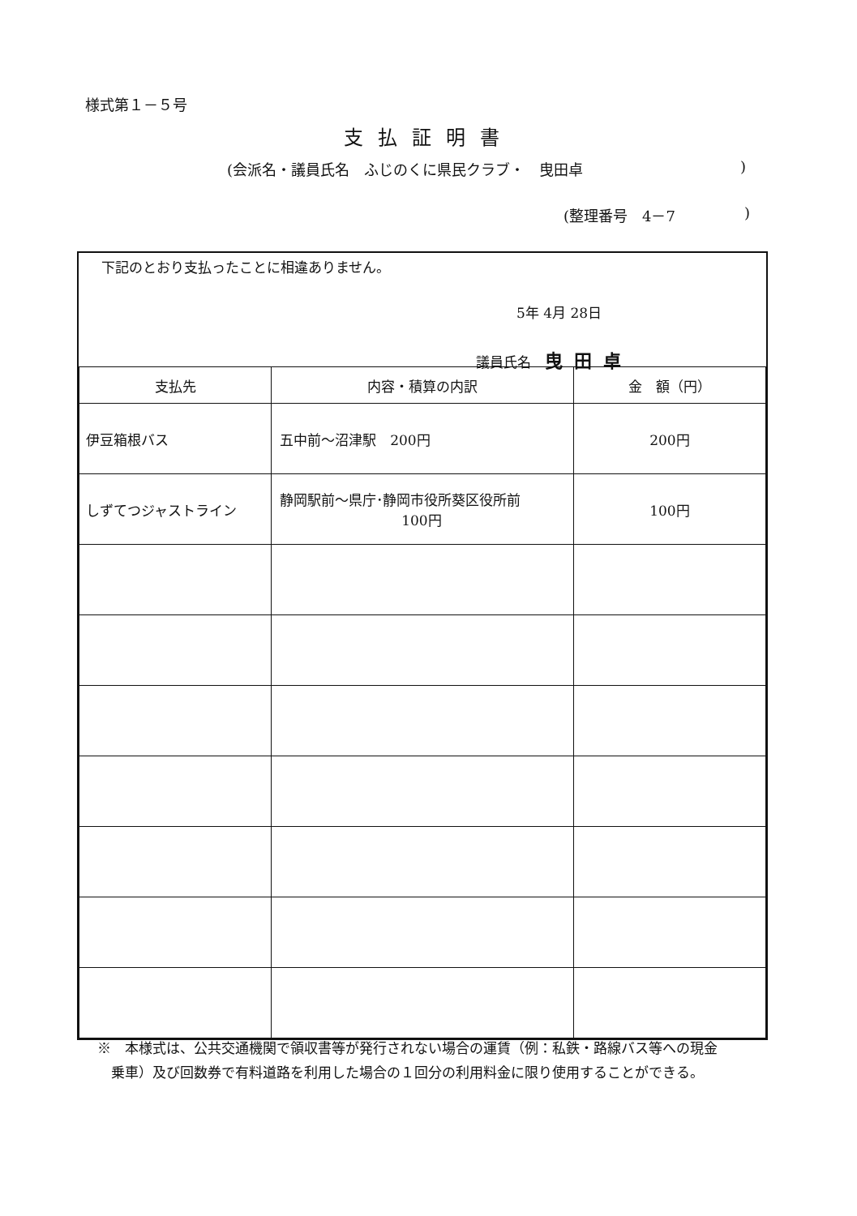様式第１－５号
支払証明書
(会派名・議員氏名　ふじのくに県民クラブ・　曳田卓)
(整理番号　4－7)
下記のとおり支払ったことに相違ありません。
5年 4月 28日
議員氏名　曳田卓
| 支払先 | 内容・積算の内訳 | 金 額（円） |
| --- | --- | --- |
| 伊豆箱根バス | 五中前～沼津駅 200円 | 200円 |
| しずてつジャストライン | 静岡駅前～県庁･静岡市役所葵区役所前 100円 | 100円 |
※　本様式は、公共交通機関で領収書等が発行されない場合の運賃（例：私鉄・路線バス等への現金
　乗車）及び回数券で有料道路を利用した場合の１回分の利用料金に限り使用することができる。